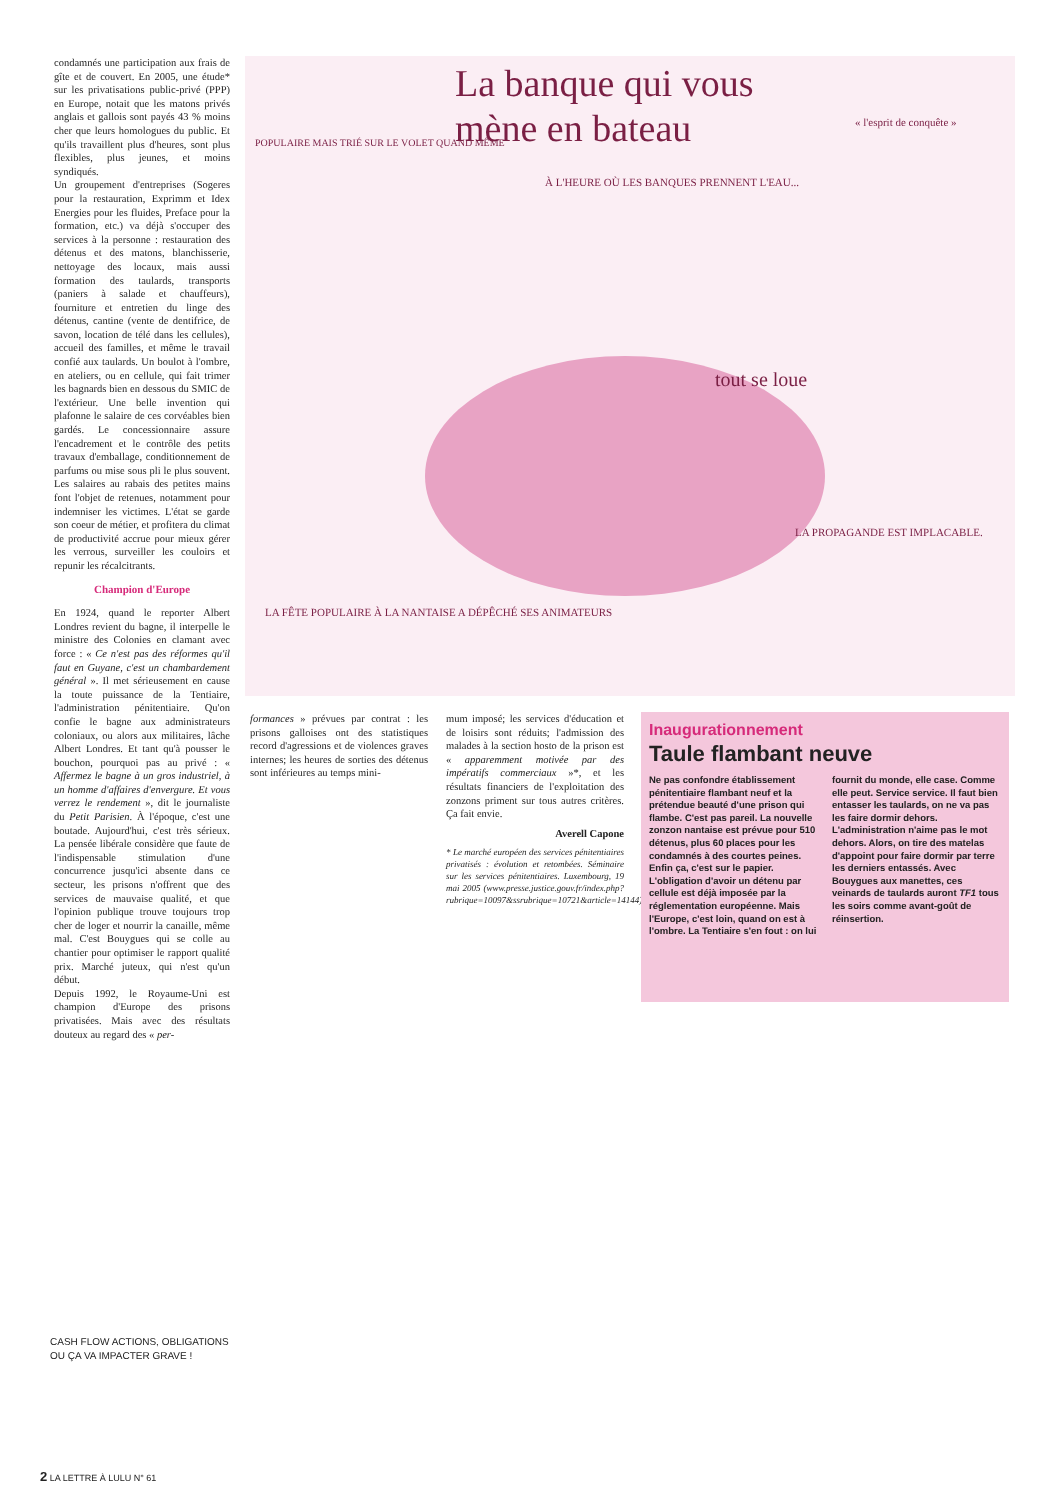condamnés une participation aux frais de gîte et de couvert. En 2005, une étude* sur les privatisations public-privé (PPP) en Europe, notait que les matons privés anglais et gallois sont payés 43 % moins cher que leurs homologues du public. Et qu'ils travaillent plus d'heures, sont plus flexibles, plus jeunes, et moins syndiqués.
Un groupement d'entreprises (Sogeres pour la restauration, Exprimm et Idex Energies pour les fluides, Preface pour la formation, etc.) va déjà s'occuper des services à la personne : restauration des détenus et des matons, blanchisserie, nettoyage des locaux, mais aussi formation des taulards, transports (paniers à salade et chauffeurs), fourniture et entretien du linge des détenus, cantine (vente de dentifrice, de savon, location de télé dans les cellules), accueil des familles, et même le travail confié aux taulards. Un boulot à l'ombre, en ateliers, ou en cellule, qui fait trimer les bagnards bien en dessous du SMIC de l'extérieur. Une belle invention qui plafonne le salaire de ces corvéables bien gardés. Le concessionnaire assure l'encadrement et le contrôle des petits travaux d'emballage, conditionnement de parfums ou mise sous pli le plus souvent. Les salaires au rabais des petites mains font l'objet de retenues, notamment pour indemniser les victimes. L'état se garde son coeur de métier, et profitera du climat de productivité accrue pour mieux gérer les verrous, surveiller les couloirs et repunir les récalcitrants.
Champion d'Europe
En 1924, quand le reporter Albert Londres revient du bagne, il interpelle le ministre des Colonies en clamant avec force : « Ce n'est pas des réformes qu'il faut en Guyane, c'est un chambardement général ». Il met sérieusement en cause la toute puissance de la Tentiaire, l'administration pénitentiaire. Qu'on confie le bagne aux administrateurs coloniaux, ou alors aux militaires, lâche Albert Londres. Et tant qu'à pousser le bouchon, pourquoi pas au privé : « Affermez le bagne à un gros industriel, à un homme d'affaires d'envergure. Et vous verrez le rendement », dit le journaliste du Petit Parisien. À l'époque, c'est une boutade. Aujourd'hui, c'est très sérieux. La pensée libérale considère que faute de l'indispensable stimulation d'une concurrence jusqu'ici absente dans ce secteur, les prisons n'offrent que des services de mauvaise qualité, et que l'opinion publique trouve toujours trop cher de loger et nourrir la canaille, même mal. C'est Bouygues qui se colle au chantier pour optimiser le rapport qualité prix. Marché juteux, qui n'est qu'un début.
Depuis 1992, le Royaume-Uni est champion d'Europe des prisons privatisées. Mais avec des résultats douteux au regard des « per-
La banque qui vous
mène en bateau
POPULAIRE MAIS TRIÉ SUR LE VOLET QUAND MÊME
À L'HEURE OÙ LES BANQUES PRENNENT L'EAU...
« l'esprit de conquête »
tout se loue
LA FÊTE POPULAIRE À LA NANTAISE A DÉPÊCHÉ SES ANIMATEURS
LA PROPAGANDE EST IMPLACABLE.
formances » prévues par contrat : les prisons galloises ont des statistiques record d'agressions et de violences graves internes; les heures de sorties des détenus sont inférieures au temps mini-
mum imposé; les services d'éducation et de loisirs sont réduits; l'admission des malades à la section hosto de la prison est « apparemment motivée par des impératifs commerciaux »*, et les résultats financiers de l'exploitation des zonzons priment sur tous autres critères. Ça fait envie.
Averell Capone
* Le marché européen des services pénitentiaires privatisés : évolution et retombées. Séminaire sur les services pénitentiaires. Luxembourg, 19 mai 2005 (www.presse.justice.gouv.fr/index.php?rubrique=10097&ssrubrique=10721&article=14144)
Inaugurationnement
Taule flambant neuve
Ne pas confondre établissement pénitentiaire flambant neuf et la prétendue beauté d'une prison qui flambe. C'est pas pareil. La nouvelle zonzon nantaise est prévue pour 510 détenus, plus 60 places pour les condamnés à des courtes peines. Enfin ça, c'est sur le papier. L'obligation d'avoir un détenu par cellule est déjà imposée par la réglementation européenne. Mais l'Europe, c'est loin, quand on est à l'ombre. La Tentiaire s'en fout : on lui fournit du monde, elle case. Comme elle peut. Service service. Il faut bien entasser les taulards, on ne va pas les faire dormir dehors. L'administration n'aime pas le mot dehors. Alors, on tire des matelas d'appoint pour faire dormir par terre les derniers entassés. Avec Bouygues aux manettes, ces veinards de taulards auront TF1 tous les soirs comme avant-goût de réinsertion.
CASH FLOW ACTIONS, OBLIGATIONS
OU ÇA VA IMPACTER GRAVE !
2 LA LETTRE À LULU N° 61